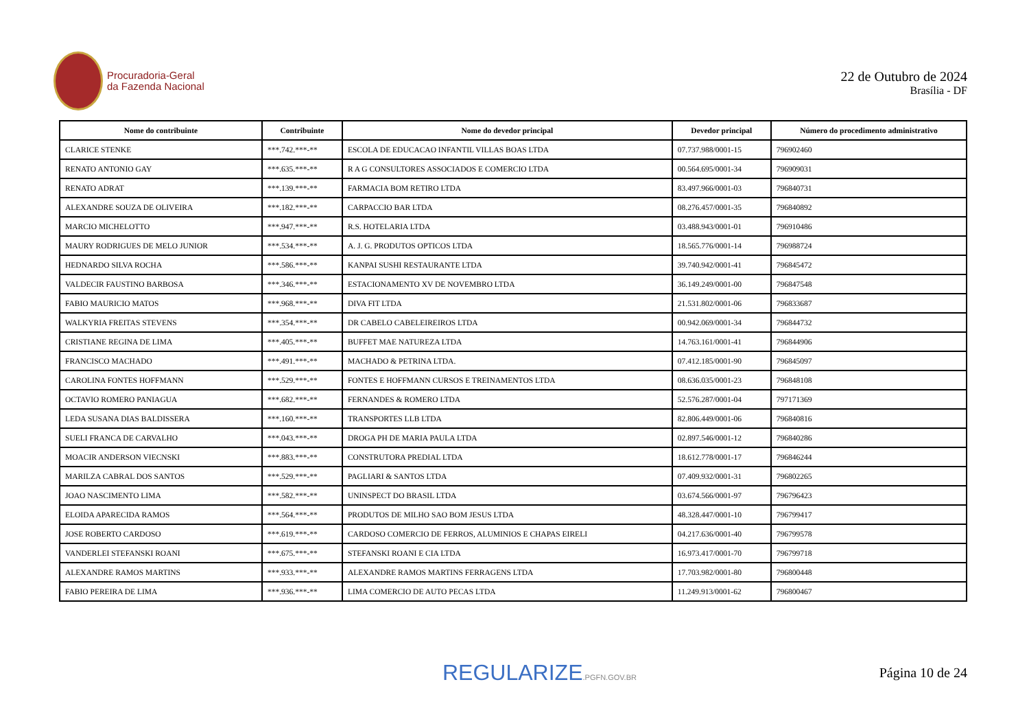Procuradoria-Geral
da Fazenda Nacional
22 de Outubro de 2024
Brasília - DF
| Nome do contribuinte | Contribuinte | Nome do devedor principal | Devedor principal | Número do procedimento administrativo |
| --- | --- | --- | --- | --- |
| CLARICE STENKE | ***.742.***-** | ESCOLA DE EDUCACAO INFANTIL VILLAS BOAS LTDA | 07.737.988/0001-15 | 796902460 |
| RENATO ANTONIO GAY | ***.635.***-** | R A G CONSULTORES ASSOCIADOS E COMERCIO LTDA | 00.564.695/0001-34 | 796909031 |
| RENATO ADRAT | ***.139.***-** | FARMACIA BOM RETIRO LTDA | 83.497.966/0001-03 | 796840731 |
| ALEXANDRE SOUZA DE OLIVEIRA | ***.182.***-** | CARPACCIO BAR LTDA | 08.276.457/0001-35 | 796840892 |
| MARCIO MICHELOTTO | ***.947.***-** | R.S. HOTELARIA LTDA | 03.488.943/0001-01 | 796910486 |
| MAURY RODRIGUES DE MELO JUNIOR | ***.534.***-** | A. J. G. PRODUTOS OPTICOS LTDA | 18.565.776/0001-14 | 796988724 |
| HEDNARDO SILVA ROCHA | ***.586.***-** | KANPAI SUSHI RESTAURANTE LTDA | 39.740.942/0001-41 | 796845472 |
| VALDECIR FAUSTINO BARBOSA | ***.346.***-** | ESTACIONAMENTO XV DE NOVEMBRO LTDA | 36.149.249/0001-00 | 796847548 |
| FABIO MAURICIO MATOS | ***.968.***-** | DIVA FIT LTDA | 21.531.802/0001-06 | 796833687 |
| WALKYRIA FREITAS STEVENS | ***.354.***-** | DR CABELO CABELEIREIROS LTDA | 00.942.069/0001-34 | 796844732 |
| CRISTIANE REGINA DE LIMA | ***.405.***-** | BUFFET MAE NATUREZA LTDA | 14.763.161/0001-41 | 796844906 |
| FRANCISCO MACHADO | ***.491.***-** | MACHADO & PETRINA LTDA. | 07.412.185/0001-90 | 796845097 |
| CAROLINA FONTES HOFFMANN | ***.529.***-** | FONTES E HOFFMANN CURSOS E TREINAMENTOS LTDA | 08.636.035/0001-23 | 796848108 |
| OCTAVIO ROMERO PANIAGUA | ***.682.***-** | FERNANDES & ROMERO LTDA | 52.576.287/0001-04 | 797171369 |
| LEDA SUSANA DIAS BALDISSERA | ***.160.***-** | TRANSPORTES LLB LTDA | 82.806.449/0001-06 | 796840816 |
| SUELI FRANCA DE CARVALHO | ***.043.***-** | DROGA PH DE MARIA PAULA LTDA | 02.897.546/0001-12 | 796840286 |
| MOACIR ANDERSON VIECNSKI | ***.883.***-** | CONSTRUTORA PREDIAL LTDA | 18.612.778/0001-17 | 796846244 |
| MARILZA CABRAL DOS SANTOS | ***.529.***-** | PAGLIARI & SANTOS LTDA | 07.409.932/0001-31 | 796802265 |
| JOAO NASCIMENTO LIMA | ***.582.***-** | UNINSPECT DO BRASIL LTDA | 03.674.566/0001-97 | 796796423 |
| ELOIDA APARECIDA RAMOS | ***.564.***-** | PRODUTOS DE MILHO SAO BOM JESUS LTDA | 48.328.447/0001-10 | 796799417 |
| JOSE ROBERTO CARDOSO | ***.619.***-** | CARDOSO COMERCIO DE FERROS, ALUMINIOS E CHAPAS EIRELI | 04.217.636/0001-40 | 796799578 |
| VANDERLEI STEFANSKI ROANI | ***.675.***-** | STEFANSKI ROANI E CIA LTDA | 16.973.417/0001-70 | 796799718 |
| ALEXANDRE RAMOS MARTINS | ***.933.***-** | ALEXANDRE RAMOS MARTINS FERRAGENS LTDA | 17.703.982/0001-80 | 796800448 |
| FABIO PEREIRA DE LIMA | ***.936.***-** | LIMA COMERCIO DE AUTO PECAS LTDA | 11.249.913/0001-62 | 796800467 |
REGULARIZE.PGFN.GOV.BR
Página 10 de 24